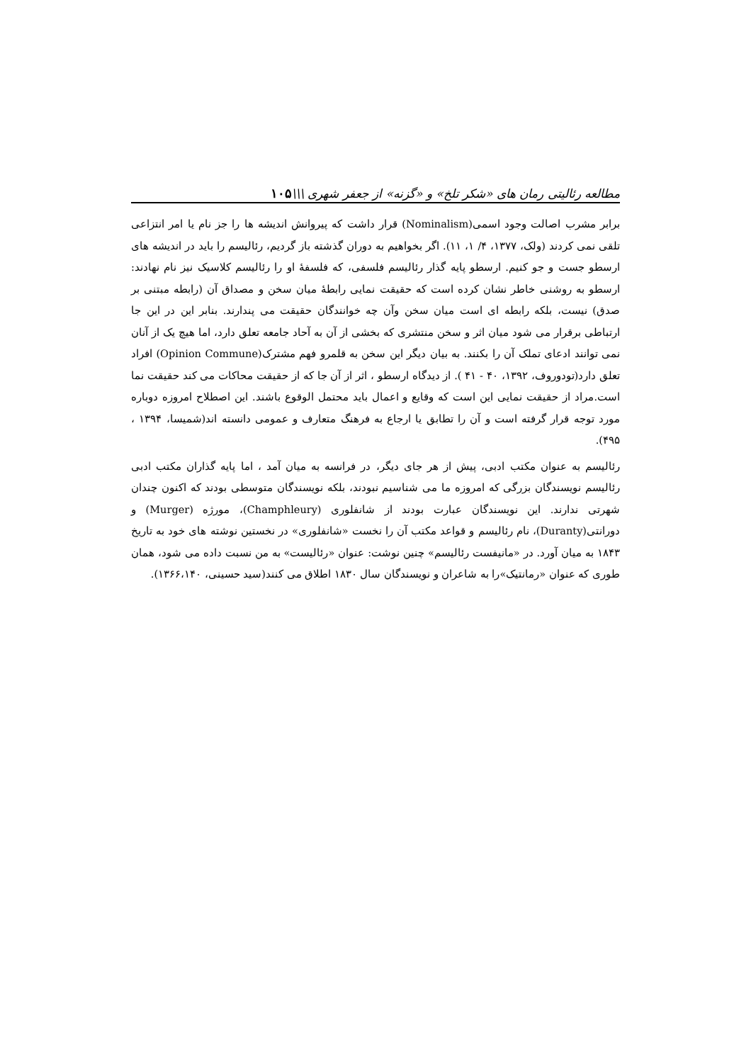مطالعه رئالیتی رمان های «شکر تلخ» و «گزنه» از جعفر شهری \\\۱۰۵
برابر مشرب اصالت وجود اسمی(Nominalism) قرار داشت که پیروانش اندیشه ها را جز نام یا امر انتزاعی تلقی نمی کردند (ولک، ۱۳۷۷، ۴/ ۱، ۱۱). اگر بخواهیم به دوران گذشته باز گردیم، رئالیسم را باید در اندیشه های ارسطو جست و جو کنیم. ارسطو پایه گذار رئالیسم فلسفی، که فلسفهٔ او را رئالیسم کلاسیک نیز نام نهادند: ارسطو به روشنی خاطر نشان کرده است که حقیقت نمایی رابطهٔ میان سخن و مصداق آن (رابطه مبتنی بر صدق) نیست، بلکه رابطه ای است میان سخن وآن چه خوانندگان حقیقت می پندارند. بنابر این در این جا ارتباطی برقرار می شود میان اثر و سخن منتشری که بخشی از آن به آحاد جامعه تعلق دارد، اما هیچ یک از آنان نمی توانند ادعای تملک آن را بکنند. به بیان دیگر این سخن به قلمرو فهم مشترک(Opinion Commune) افراد تعلق دارد(تودوروف، ۱۳۹۲، ۴۰ - ۴۱ ). از دیدگاه ارسطو ، اثر از آن جا که از حقیقت محاکات می کند حقیقت نما است.مراد از حقیقت نمایی این است که وقایع و اعمال باید محتمل الوقوع باشند. این اصطلاح امروزه دوباره مورد توجه قرار گرفته است و آن را تطابق یا ارجاع به فرهنگ متعارف و عمومی دانسته اند(شمیسا، ۱۳۹۴ ، ۴۹۵).
رئالیسم به عنوان مکتب ادبی، پیش از هر جای دیگر، در فرانسه به میان آمد ، اما پایه گذاران مکتب ادبی رئالیسم نویسندگان بزرگی که امروزه ما می شناسیم نبودند، بلکه نویسندگان متوسطی بودند که اکنون چندان شهرتی ندارند. این نویسندگان عبارت بودند از شانفلوری (Champhleury)، مورژه (Murger) و دورانتی(Duranty)، نام رئالیسم و قواعد مکتب آن را نخست «شانفلوری» در نخستین نوشته های خود به تاریخ ۱۸۴۳ به میان آورد. در «مانیفست رئالیسم» چنین نوشت: عنوان «رئالیست» به من نسبت داده می شود، همان طوری که عنوان «رمانتیک»را به شاعران و نویسندگان سال ۱۸۳۰ اطلاق می کنند(سید حسینی، ۱۳۶۶،۱۴۰).